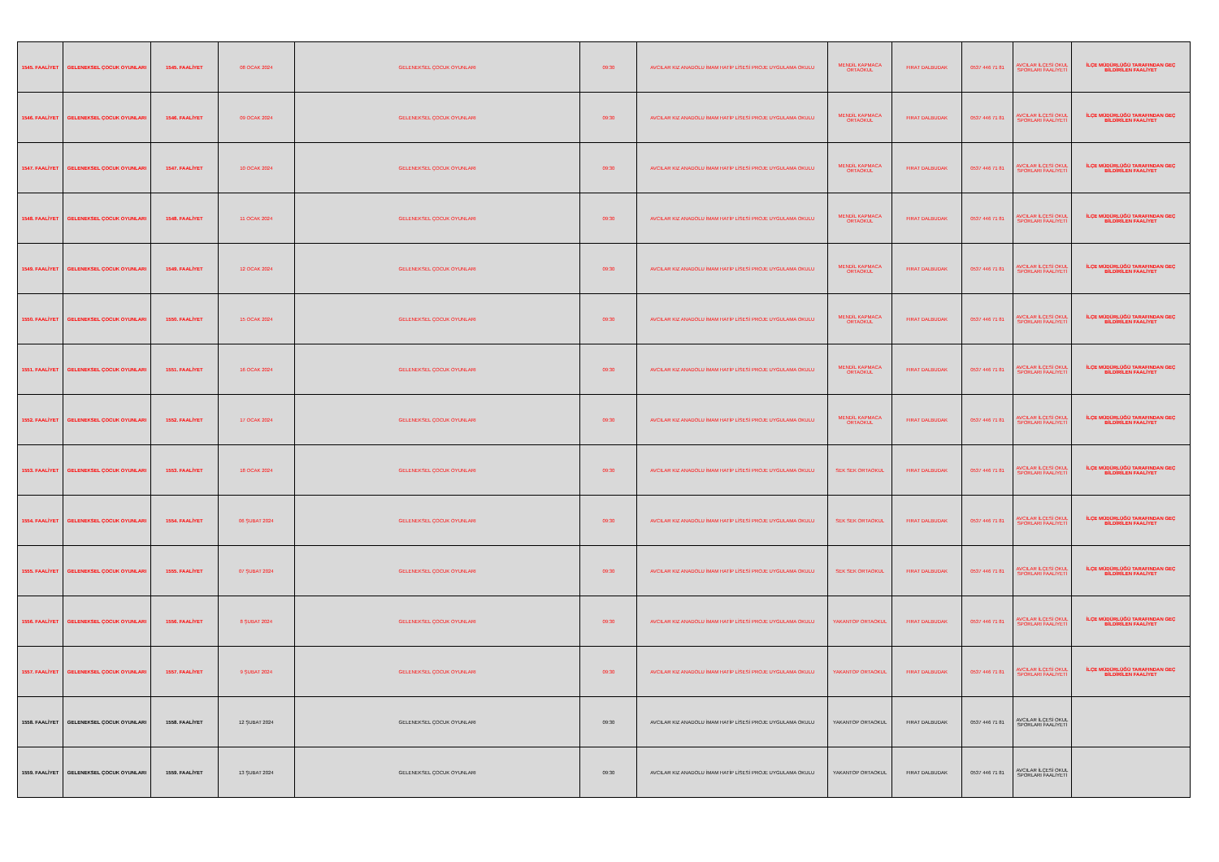| 1545. FAALİYET | GELENEKSEL ÇOCUK OYUNLARI | 1545. FAALİYET | 08 OCAK 2024 | GELENEKSEL ÇOCUK OYUNLARI | 09:30 | AVCILAR KIZ ANADOLU İMAM HATİP LİSESİ PROJE UYGULAMA OKULU | MENDİL KAPMACA ORTAOKUL | FIRAT DALBUDAK | 0537 446 71 81 | AVCILAR İLÇESİ OKUL SPORLARI FAALİYETİ | İLÇE MÜDÜRLÜĞÜ TARAFINDAN GEÇ BİLDİRİLEN FAALİYET |
| 1546. FAALİYET | GELENEKSEL ÇOCUK OYUNLARI | 1546. FAALİYET | 09 OCAK 2024 | GELENEKSEL ÇOCUK OYUNLARI | 09:30 | AVCILAR KIZ ANADOLU İMAM HATİP LİSESİ PROJE UYGULAMA OKULU | MENDİL KAPMACA ORTAOKUL | FIRAT DALBUDAK | 0537 446 71 81 | AVCILAR İLÇESİ OKUL SPORLARI FAALİYETİ | İLÇE MÜDÜRLÜĞÜ TARAFINDAN GEÇ BİLDİRİLEN FAALİYET |
| 1547. FAALİYET | GELENEKSEL ÇOCUK OYUNLARI | 1547. FAALİYET | 10 OCAK 2024 | GELENEKSEL ÇOCUK OYUNLARI | 09:30 | AVCILAR KIZ ANADOLU İMAM HATİP LİSESİ PROJE UYGULAMA OKULU | MENDİL KAPMACA ORTAOKUL | FIRAT DALBUDAK | 0537 446 71 81 | AVCILAR İLÇESİ OKUL SPORLARI FAALİYETİ | İLÇE MÜDÜRLÜĞÜ TARAFINDAN GEÇ BİLDİRİLEN FAALİYET |
| 1548. FAALİYET | GELENEKSEL ÇOCUK OYUNLARI | 1548. FAALİYET | 11 OCAK 2024 | GELENEKSEL ÇOCUK OYUNLARI | 09:30 | AVCILAR KIZ ANADOLU İMAM HATİP LİSESİ PROJE UYGULAMA OKULU | MENDİL KAPMACA ORTAOKUL | FIRAT DALBUDAK | 0537 446 71 81 | AVCILAR İLÇESİ OKUL SPORLARI FAALİYETİ | İLÇE MÜDÜRLÜĞÜ TARAFINDAN GEÇ BİLDİRİLEN FAALİYET |
| 1549. FAALİYET | GELENEKSEL ÇOCUK OYUNLARI | 1549. FAALİYET | 12 OCAK 2024 | GELENEKSEL ÇOCUK OYUNLARI | 09:30 | AVCILAR KIZ ANADOLU İMAM HATİP LİSESİ PROJE UYGULAMA OKULU | MENDİL KAPMACA ORTAOKUL | FIRAT DALBUDAK | 0537 446 71 81 | AVCILAR İLÇESİ OKUL SPORLARI FAALİYETİ | İLÇE MÜDÜRLÜĞÜ TARAFINDAN GEÇ BİLDİRİLEN FAALİYET |
| 1550. FAALİYET | GELENEKSEL ÇOCUK OYUNLARI | 1550. FAALİYET | 15 OCAK 2024 | GELENEKSEL ÇOCUK OYUNLARI | 09:30 | AVCILAR KIZ ANADOLU İMAM HATİP LİSESİ PROJE UYGULAMA OKULU | MENDİL KAPMACA ORTAOKUL | FIRAT DALBUDAK | 0537 446 71 81 | AVCILAR İLÇESİ OKUL SPORLARI FAALİYETİ | İLÇE MÜDÜRLÜĞÜ TARAFINDAN GEÇ BİLDİRİLEN FAALİYET |
| 1551. FAALİYET | GELENEKSEL ÇOCUK OYUNLARI | 1551. FAALİYET | 16 OCAK 2024 | GELENEKSEL ÇOCUK OYUNLARI | 09:30 | AVCILAR KIZ ANADOLU İMAM HATİP LİSESİ PROJE UYGULAMA OKULU | MENDİL KAPMACA ORTAOKUL | FIRAT DALBUDAK | 0537 446 71 81 | AVCILAR İLÇESİ OKUL SPORLARI FAALİYETİ | İLÇE MÜDÜRLÜĞÜ TARAFINDAN GEÇ BİLDİRİLEN FAALİYET |
| 1552. FAALİYET | GELENEKSEL ÇOCUK OYUNLARI | 1552. FAALİYET | 17 OCAK 2024 | GELENEKSEL ÇOCUK OYUNLARI | 09:30 | AVCILAR KIZ ANADOLU İMAM HATİP LİSESİ PROJE UYGULAMA OKULU | MENDİL KAPMACA ORTAOKUL | FIRAT DALBUDAK | 0537 446 71 81 | AVCILAR İLÇESİ OKUL SPORLARI FAALİYETİ | İLÇE MÜDÜRLÜĞÜ TARAFINDAN GEÇ BİLDİRİLEN FAALİYET |
| 1553. FAALİYET | GELENEKSEL ÇOCUK OYUNLARI | 1553. FAALİYET | 18 OCAK 2024 | GELENEKSEL ÇOCUK OYUNLARI | 09:30 | AVCILAR KIZ ANADOLU İMAM HATİP LİSESİ PROJE UYGULAMA OKULU | SEK SEK ORTAOKUL | FIRAT DALBUDAK | 0537 446 71 81 | AVCILAR İLÇESİ OKUL SPORLARI FAALİYETİ | İLÇE MÜDÜRLÜĞÜ TARAFINDAN GEÇ BİLDİRİLEN FAALİYET |
| 1554. FAALİYET | GELENEKSEL ÇOCUK OYUNLARI | 1554. FAALİYET | 06 ŞUBAT 2024 | GELENEKSEL ÇOCUK OYUNLARI | 09:30 | AVCILAR KIZ ANADOLU İMAM HATİP LİSESİ PROJE UYGULAMA OKULU | SEK SEK ORTAOKUL | FIRAT DALBUDAK | 0537 446 71 81 | AVCILAR İLÇESİ OKUL SPORLARI FAALİYETİ | İLÇE MÜDÜRLÜĞÜ TARAFINDAN GEÇ BİLDİRİLEN FAALİYET |
| 1555. FAALİYET | GELENEKSEL ÇOCUK OYUNLARI | 1555. FAALİYET | 07 ŞUBAT 2024 | GELENEKSEL ÇOCUK OYUNLARI | 09:30 | AVCILAR KIZ ANADOLU İMAM HATİP LİSESİ PROJE UYGULAMA OKULU | SEK SEK ORTAOKUL | FIRAT DALBUDAK | 0537 446 71 81 | AVCILAR İLÇESİ OKUL SPORLARI FAALİYETİ | İLÇE MÜDÜRLÜĞÜ TARAFINDAN GEÇ BİLDİRİLEN FAALİYET |
| 1556. FAALİYET | GELENEKSEL ÇOCUK OYUNLARI | 1556. FAALİYET | 8 ŞUBAT 2024 | GELENEKSEL ÇOCUK OYUNLARI | 09:30 | AVCILAR KIZ ANADOLU İMAM HATİP LİSESİ PROJE UYGULAMA OKULU | YAKANTOP ORTAOKUL | FIRAT DALBUDAK | 0537 446 71 81 | AVCILAR İLÇESİ OKUL SPORLARI FAALİYETİ | İLÇE MÜDÜRLÜĞÜ TARAFINDAN GEÇ BİLDİRİLEN FAALİYET |
| 1557. FAALİYET | GELENEKSEL ÇOCUK OYUNLARI | 1557. FAALİYET | 9 ŞUBAT 2024 | GELENEKSEL ÇOCUK OYUNLARI | 09:30 | AVCILAR KIZ ANADOLU İMAM HATİP LİSESİ PROJE UYGULAMA OKULU | YAKANTOP ORTAOKUL | FIRAT DALBUDAK | 0537 446 71 81 | AVCILAR İLÇESİ OKUL SPORLARI FAALİYETİ | İLÇE MÜDÜRLÜĞÜ TARAFINDAN GEÇ BİLDİRİLEN FAALİYET |
| 1558. FAALİYET | GELENEKSEL ÇOCUK OYUNLARI | 1558. FAALİYET | 12 ŞUBAT 2024 | GELENEKSEL ÇOCUK OYUNLARI | 09:30 | AVCILAR KIZ ANADOLU İMAM HATİP LİSESİ PROJE UYGULAMA OKULU | YAKANTOP ORTAOKUL | FIRAT DALBUDAK | 0537 446 71 81 | AVCILAR İLÇESİ OKUL SPORLARI FAALİYETİ | |
| 1559. FAALİYET | GELENEKSEL ÇOCUK OYUNLARI | 1559. FAALİYET | 13 ŞUBAT 2024 | GELENEKSEL ÇOCUK OYUNLARI | 09:30 | AVCILAR KIZ ANADOLU İMAM HATİP LİSESİ PROJE UYGULAMA OKULU | YAKANTOP ORTAOKUL | FIRAT DALBUDAK | 0537 446 71 81 | AVCILAR İLÇESİ OKUL SPORLARI FAALİYETİ | |